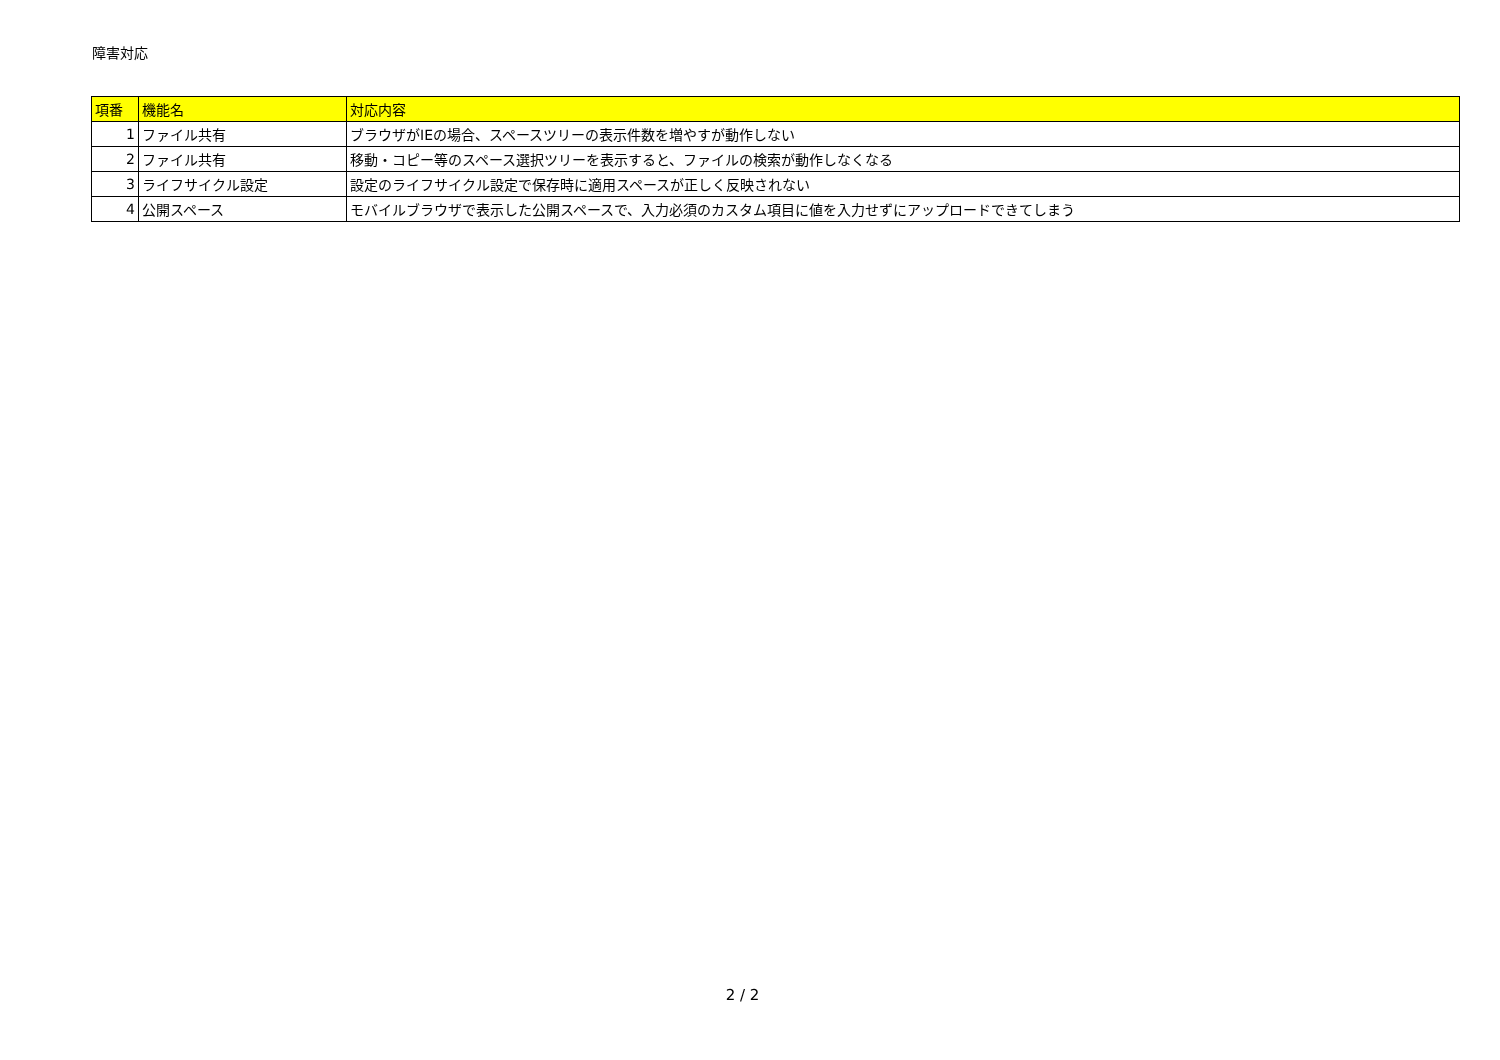障害対応
| 項番 | 機能名 | 対応内容 |
| --- | --- | --- |
| 1 | ファイル共有 | ブラウザがIEの場合、スペースツリーの表示件数を増やすが動作しない |
| 2 | ファイル共有 | 移動・コピー等のスペース選択ツリーを表示すると、ファイルの検索が動作しなくなる |
| 3 | ライフサイクル設定 | 設定のライフサイクル設定で保存時に適用スペースが正しく反映されない |
| 4 | 公開スペース | モバイルブラウザで表示した公開スペースで、入力必須のカスタム項目に値を入力せずにアップロードできてしまう |
2 / 2